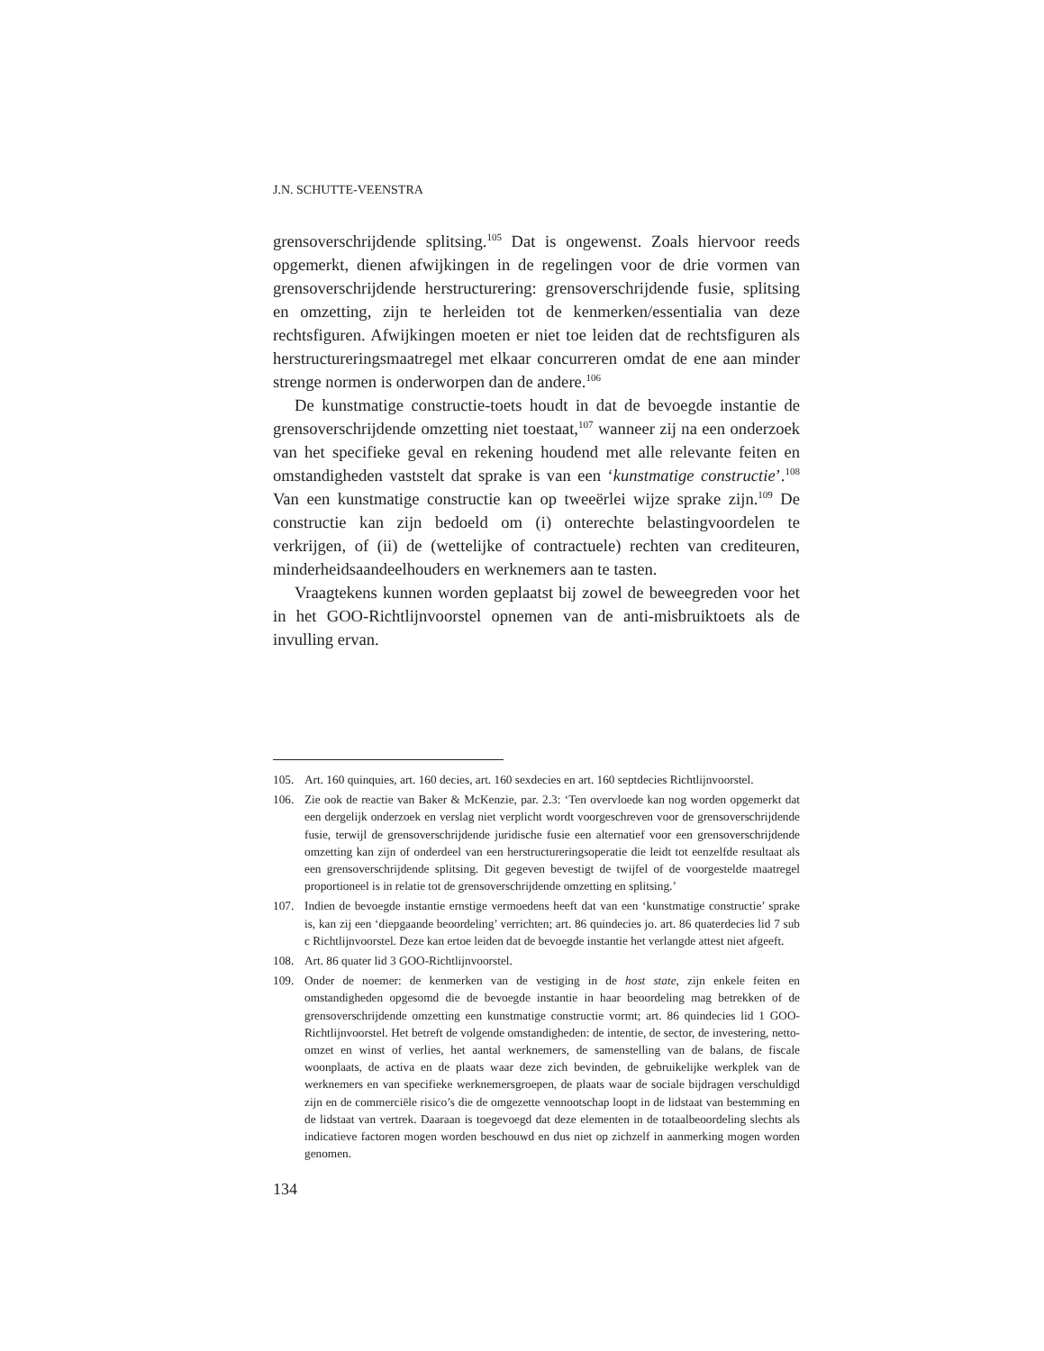J.N. SCHUTTE-VEENSTRA
grensoverschrijdende splitsing.<sup>105</sup> Dat is ongewenst. Zoals hiervoor reeds opgemerkt, dienen afwijkingen in de regelingen voor de drie vormen van grensoverschrijdende herstructurering: grensoverschrijdende fusie, splitsing en omzetting, zijn te herleiden tot de kenmerken/essentialia van deze rechtsfiguren. Afwijkingen moeten er niet toe leiden dat de rechtsfiguren als herstructureringsmaatregel met elkaar concurreren omdat de ene aan minder strenge normen is onderworpen dan de andere.<sup>106</sup>
De kunstmatige constructie-toets houdt in dat de bevoegde instantie de grensoverschrijdende omzetting niet toestaat,<sup>107</sup> wanneer zij na een onderzoek van het specifieke geval en rekening houdend met alle relevante feiten en omstandigheden vaststelt dat sprake is van een ‘kunstmatige constructie’.<sup>108</sup> Van een kunstmatige constructie kan op tweeërlei wijze sprake zijn.<sup>109</sup> De constructie kan zijn bedoeld om (i) onterechte belastingvoordelen te verkrijgen, of (ii) de (wettelijke of contractuele) rechten van crediteuren, minderheidsaandeelhouders en werknemers aan te tasten.
Vraagtekens kunnen worden geplaatst bij zowel de beweegreden voor het in het GOO-Richtlijnvoorstel opnemen van de anti-misbruiktoets als de invulling ervan.
105. Art. 160 quinquies, art. 160 decies, art. 160 sexdecies en art. 160 septdecies Richtlijnvoorstel.
106. Zie ook de reactie van Baker & McKenzie, par. 2.3: ‘Ten overvloede kan nog worden opgemerkt dat een dergelijk onderzoek en verslag niet verplicht wordt voorgeschreven voor de grensoverschrijdende fusie, terwijl de grensoverschrijdende juridische fusie een alternatief voor een grensoverschrijdende omzetting kan zijn of onderdeel van een herstructureringsoperatie die leidt tot eenzelfde resultaat als een grensoverschrijdende splitsing. Dit gegeven bevestigt de twijfel of de voorgestelde maatregel proportioneel is in relatie tot de grensoverschrijdende omzetting en splitsing.’
107. Indien de bevoegde instantie ernstige vermoedens heeft dat van een ‘kunstmatige constructie’ sprake is, kan zij een ‘diepgaande beoordeling’ verrichten; art. 86 quindecies jo. art. 86 quaterdecies lid 7 sub c Richtlijnvoorstel. Deze kan ertoe leiden dat de bevoegde instantie het verlangde attest niet afgeeft.
108. Art. 86 quater lid 3 GOO-Richtlijnvoorstel.
109. Onder de noemer: de kenmerken van de vestiging in de host state, zijn enkele feiten en omstandigheden opgesomd die de bevoegde instantie in haar beoordeling mag betrekken of de grensoverschrijdende omzetting een kunstmatige constructie vormt; art. 86 quindecies lid 1 GOO-Richtlijnvoorstel. Het betreft de volgende omstandigheden: de intentie, de sector, de investering, netto-omzet en winst of verlies, het aantal werknemers, de samenstelling van de balans, de fiscale woonplaats, de activa en de plaats waar deze zich bevinden, de gebruikelijke werkplek van de werknemers en van specifieke werknemersgroepen, de plaats waar de sociale bijdragen verschuldigd zijn en de commerciële risico’s die de omgezette vennootschap loopt in de lidstaat van bestemming en de lidstaat van vertrek. Daaraan is toegevoegd dat deze elementen in de totaalbeoordeling slechts als indicatieve factoren mogen worden beschouwd en dus niet op zichzelf in aanmerking mogen worden genomen.
134